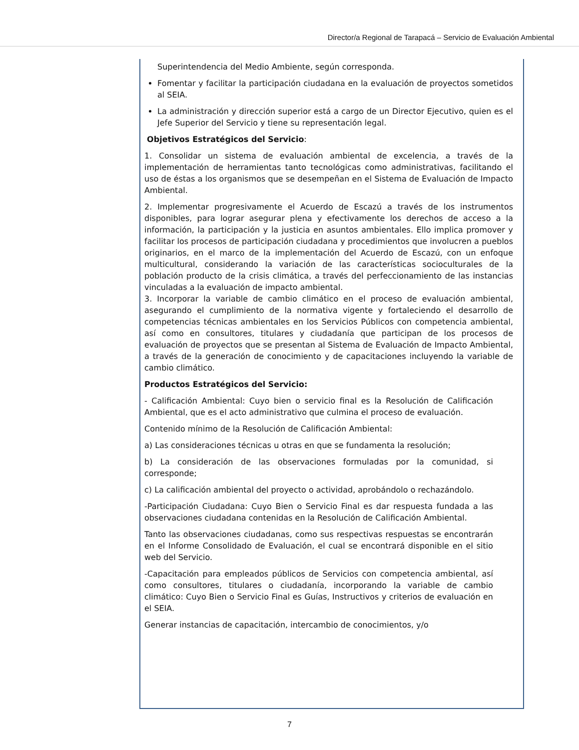Director/a Regional de Tarapacá – Servicio de Evaluación Ambiental
Superintendencia del Medio Ambiente, según corresponda.
Fomentar y facilitar la participación ciudadana en la evaluación de proyectos sometidos al SEIA.
La administración y dirección superior está a cargo de un Director Ejecutivo, quien es el Jefe Superior del Servicio y tiene su representación legal.
Objetivos Estratégicos del Servicio:
1. Consolidar un sistema de evaluación ambiental de excelencia, a través de la implementación de herramientas tanto tecnológicas como administrativas, facilitando el uso de éstas a los organismos que se desempeñan en el Sistema de Evaluación de Impacto Ambiental.
2. Implementar progresivamente el Acuerdo de Escazú a través de los instrumentos disponibles, para lograr asegurar plena y efectivamente los derechos de acceso a la información, la participación y la justicia en asuntos ambientales. Ello implica promover y facilitar los procesos de participación ciudadana y procedimientos que involucren a pueblos originarios, en el marco de la implementación del Acuerdo de Escazú, con un enfoque multicultural, considerando la variación de las características socioculturales de la población producto de la crisis climática, a través del perfeccionamiento de las instancias vinculadas a la evaluación de impacto ambiental.
3. Incorporar la variable de cambio climático en el proceso de evaluación ambiental, asegurando el cumplimiento de la normativa vigente y fortaleciendo el desarrollo de competencias técnicas ambientales en los Servicios Públicos con competencia ambiental, así como en consultores, titulares y ciudadanía que participan de los procesos de evaluación de proyectos que se presentan al Sistema de Evaluación de Impacto Ambiental, a través de la generación de conocimiento y de capacitaciones incluyendo la variable de cambio climático.
Productos Estratégicos del Servicio:
- Calificación Ambiental: Cuyo bien o servicio final es la Resolución de Calificación Ambiental, que es el acto administrativo que culmina el proceso de evaluación.
Contenido mínimo de la Resolución de Calificación Ambiental:
a) Las consideraciones técnicas u otras en que se fundamenta la resolución;
b) La consideración de las observaciones formuladas por la comunidad, si corresponde;
c) La calificación ambiental del proyecto o actividad, aprobándolo o rechazándolo.
-Participación Ciudadana: Cuyo Bien o Servicio Final es dar respuesta fundada a las observaciones ciudadana contenidas en la Resolución de Calificación Ambiental.
Tanto las observaciones ciudadanas, como sus respectivas respuestas se encontrarán en el Informe Consolidado de Evaluación, el cual se encontrará disponible en el sitio web del Servicio.
-Capacitación para empleados públicos de Servicios con competencia ambiental, así como consultores, titulares o ciudadanía, incorporando la variable de cambio climático: Cuyo Bien o Servicio Final es Guías, Instructivos y criterios de evaluación en el SEIA.
Generar instancias de capacitación, intercambio de conocimientos, y/o
7